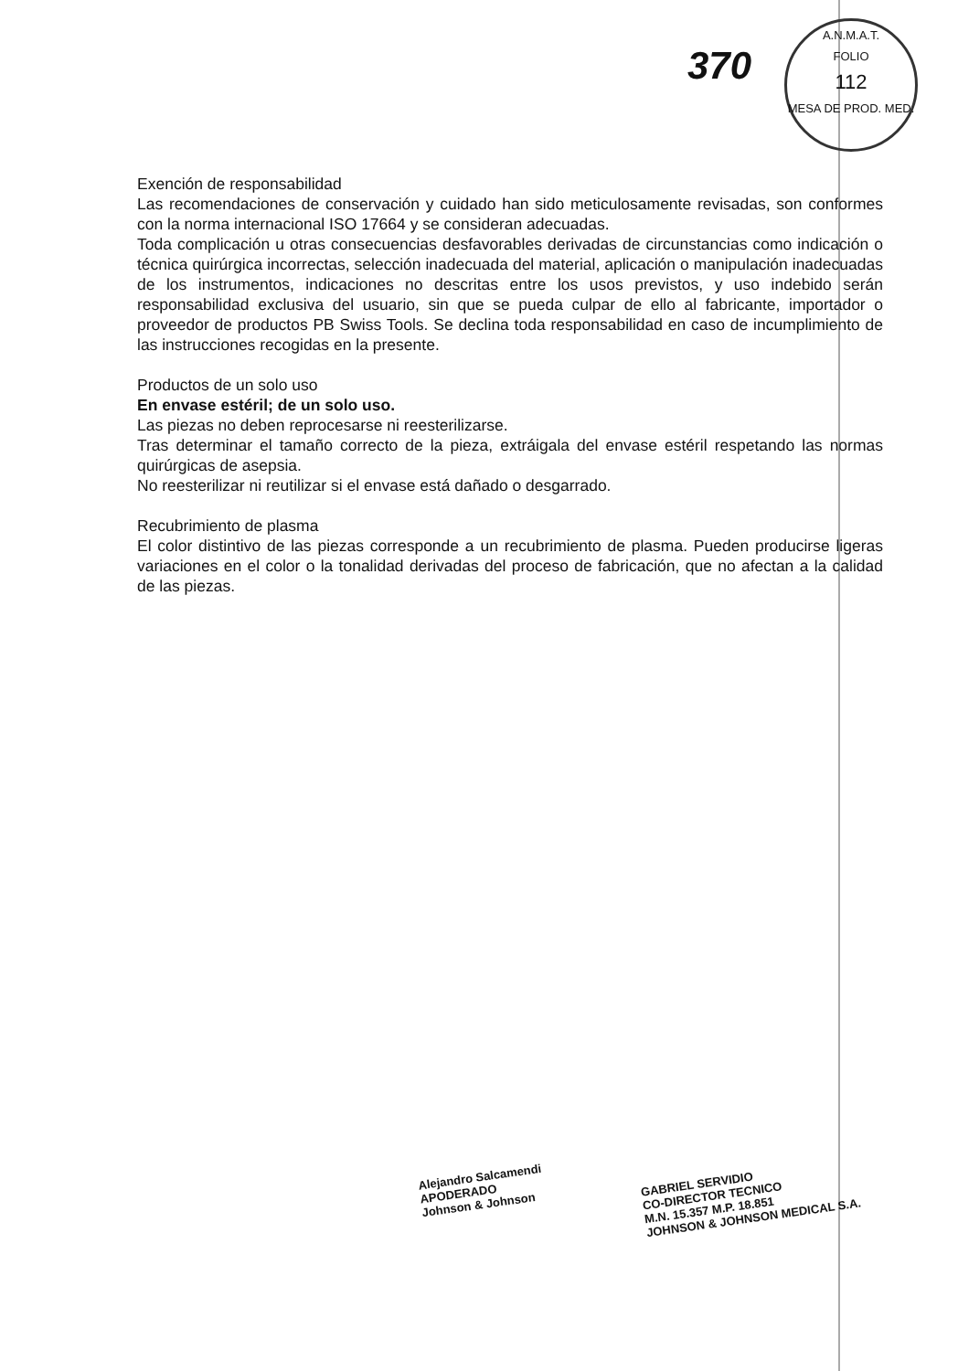370
A.N.M.A.T.
FOLIO
112
MESA DE PROD. MED.
Exención de responsabilidad
Las recomendaciones de conservación y cuidado han sido meticulosamente revisadas, son conformes con la norma internacional ISO 17664 y se consideran adecuadas.
Toda complicación u otras consecuencias desfavorables derivadas de circunstancias como indicación o técnica quirúrgica incorrectas, selección inadecuada del material, aplicación o manipulación inadecuadas de los instrumentos, indicaciones no descritas entre los usos previstos, y uso indebido serán responsabilidad exclusiva del usuario, sin que se pueda culpar de ello al fabricante, importador o proveedor de productos PB Swiss Tools. Se declina toda responsabilidad en caso de incumplimiento de las instrucciones recogidas en la presente.
Productos de un solo uso
En envase estéril; de un solo uso.
Las piezas no deben reprocesarse ni reesterilizarse.
Tras determinar el tamaño correcto de la pieza, extráigala del envase estéril respetando las normas quirúrgicas de asepsia.
No reesterilizar ni reutilizar si el envase está dañado o desgarrado.
Recubrimiento de plasma
El color distintivo de las piezas corresponde a un recubrimiento de plasma. Pueden producirse ligeras variaciones en el color o la tonalidad derivadas del proceso de fabricación, que no afectan a la calidad de las piezas.
Alejandro Salcamendi
APODERADO
Johnson & Johnson
GABRIEL SERVIDIO
CO-DIRECTOR TECNICO
M.N. 15.357 M.P. 18.851
JOHNSON & JOHNSON MEDICAL S.A.